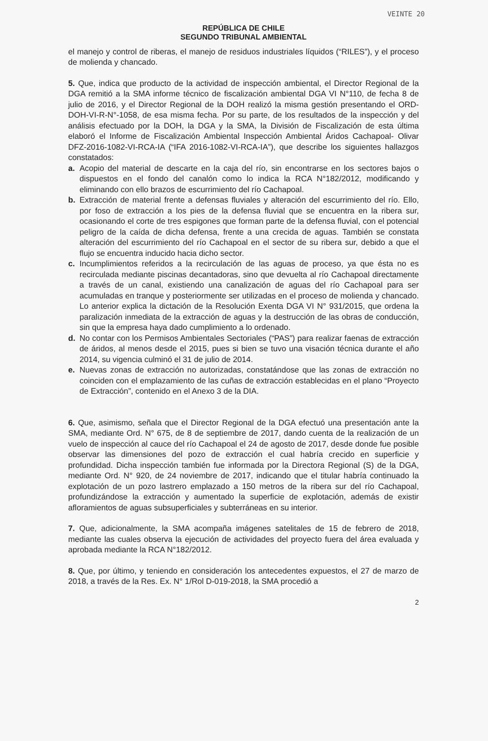VEINTE 20
REPÚBLICA DE CHILE
SEGUNDO TRIBUNAL AMBIENTAL
el manejo y control de riberas, el manejo de residuos industriales líquidos (“RILES”), y el proceso de molienda y chancado.
5. Que, indica que producto de la actividad de inspección ambiental, el Director Regional de la DGA remitió a la SMA informe técnico de fiscalización ambiental DGA VI N°110, de fecha 8 de julio de 2016, y el Director Regional de la DOH realizó la misma gestión presentando el ORD-DOH-VI-R-N°-1058, de esa misma fecha. Por su parte, de los resultados de la inspección y del análisis efectuado por la DOH, la DGA y la SMA, la División de Fiscalización de esta última elaboró el Informe de Fiscalización Ambiental Inspección Ambiental Áridos Cachapoal- Olivar DFZ-2016-1082-VI-RCA-IA (“IFA 2016-1082-VI-RCA-IA”), que describe los siguientes hallazgos constatados:
a. Acopio del material de descarte en la caja del río, sin encontrarse en los sectores bajos o dispuestos en el fondo del canalón como lo indica la RCA N°182/2012, modificando y eliminando con ello brazos de escurrimiento del río Cachapoal.
b. Extracción de material frente a defensas fluviales y alteración del escurrimiento del río. Ello, por foso de extracción a los pies de la defensa fluvial que se encuentra en la ribera sur, ocasionando el corte de tres espigones que forman parte de la defensa fluvial, con el potencial peligro de la caída de dicha defensa, frente a una crecida de aguas. También se constata alteración del escurrimiento del río Cachapoal en el sector de su ribera sur, debido a que el flujo se encuentra inducido hacia dicho sector.
c. Incumplimientos referidos a la recirculación de las aguas de proceso, ya que ésta no es recirculada mediante piscinas decantadoras, sino que devuelta al río Cachapoal directamente a través de un canal, existiendo una canalización de aguas del río Cachapoal para ser acumuladas en tranque y posteriormente ser utilizadas en el proceso de molienda y chancado. Lo anterior explica la dictación de la Resolución Exenta DGA VI N° 931/2015, que ordena la paralización inmediata de la extracción de aguas y la destrucción de las obras de conducción, sin que la empresa haya dado cumplimiento a lo ordenado.
d. No contar con los Permisos Ambientales Sectoriales (“PAS”) para realizar faenas de extracción de áridos, al menos desde el 2015, pues si bien se tuvo una visación técnica durante el año 2014, su vigencia culminó el 31 de julio de 2014.
e. Nuevas zonas de extracción no autorizadas, constatándose que las zonas de extracción no coinciden con el emplazamiento de las cuñas de extracción establecidas en el plano “Proyecto de Extracción”, contenido en el Anexo 3 de la DIA.
6. Que, asimismo, señala que el Director Regional de la DGA efectuó una presentación ante la SMA, mediante Ord. N° 675, de 8 de septiembre de 2017, dando cuenta de la realización de un vuelo de inspección al cauce del río Cachapoal el 24 de agosto de 2017, desde donde fue posible observar las dimensiones del pozo de extracción el cual habría crecido en superficie y profundidad. Dicha inspección también fue informada por la Directora Regional (S) de la DGA, mediante Ord. N° 920, de 24 noviembre de 2017, indicando que el titular habría continuado la explotación de un pozo lastrero emplazado a 150 metros de la ribera sur del río Cachapoal, profundizándose la extracción y aumentado la superficie de explotación, además de existir afloramientos de aguas subsuperficiales y subterráneas en su interior.
7. Que, adicionalmente, la SMA acompaña imágenes satelitales de 15 de febrero de 2018, mediante las cuales observa la ejecución de actividades del proyecto fuera del área evaluada y aprobada mediante la RCA N°182/2012.
8. Que, por último, y teniendo en consideración los antecedentes expuestos, el 27 de marzo de 2018, a través de la Res. Ex. N° 1/Rol D-019-2018, la SMA procedió a
2